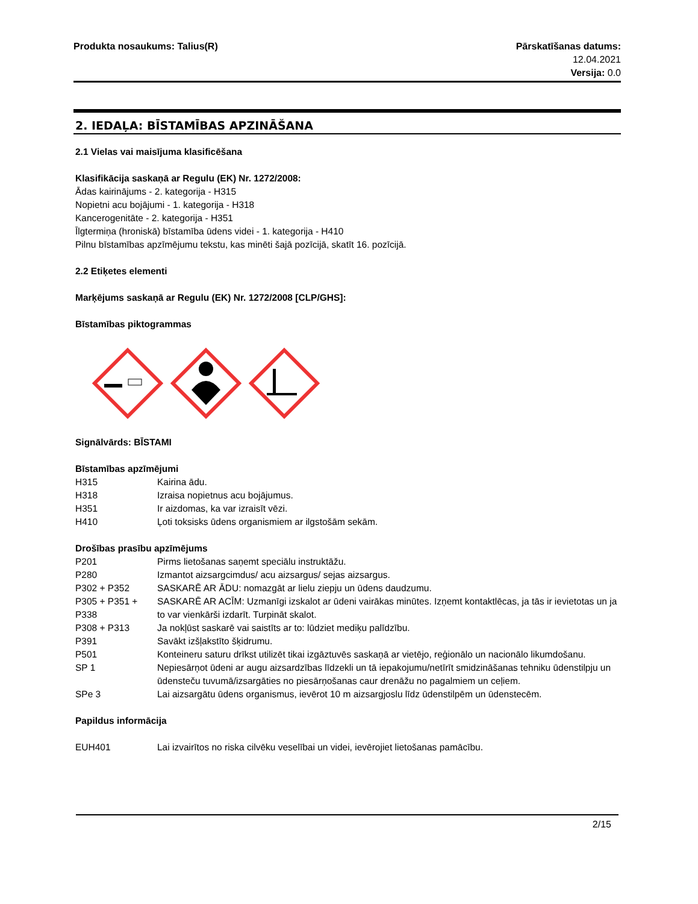Produkta nosaukums: Talius(R) Pārskatīšanas datums:
12.04.2021
Versija: 0.0
2. IEDAĻA: BĪSTAMĪBAS APZINĀŠANA
2.1 Vielas vai maisījuma klasificēšana
Klasifikācija saskaņā ar Regulu (EK) Nr. 1272/2008:
Ādas kairinājums - 2. kategorija - H315
Nopietni acu bojājumi - 1. kategorija - H318
Kancerogenitāte - 2. kategorija - H351
Īlgtermiņa (hroniskā) bīstamība ūdens videi - 1. kategorija - H410
Pilnu bīstamības apzīmējumu tekstu, kas minēti šajā pozīcijā, skatīt 16. pozīcijā.
2.2 Etiķetes elementi
Marķējums saskaņā ar Regulu (EK) Nr. 1272/2008 [CLP/GHS]:
Bīstamības piktogrammas
Signālvārds: BĪSTAMI
Bīstamības apzīmējumi
H315 Kairina ādu.
H318 Izraisa nopietnus acu bojājumus.
H351 Ir aizdomas, ka var izraisīt vēzi.
H410 Ļoti toksisks ūdens organismiem ar ilgstošām sekām.
Drošības prasību apzīmējums
P201 Pirms lietošanas saņemt speciālu instruktāžu.
P280 Izmantot aizsargcimdus/ acu aizsargus/ sejas aizsargus.
P302 + P352 SASKARĒ AR ĀDU: nomazgāt ar lielu ziepju un ūdens daudzumu.
P305 + P351 + P338
SASKARĒ AR ACĪM: Uzmanīgi izskalot ar ūdeni vairākas minūtes. Izņemt kontaktlēcas, ja tās ir ievietotas un ja to var vienkārši izdarīt. Turpināt skalot.
P308 + P313 Ja nokļūst saskarē vai saistīts ar to: lūdziet mediķu palīdzību.
P391 Savākt izšļakstīto šķidrumu.
P501 Konteineru saturu drīkst utilizēt tikai izgāztuvēs saskaņā ar vietējo, reģionālo un nacionālo likumdošanu.
SP 1 Nepiesārņot ūdeni ar augu aizsardzības līdzekli un tā iepakojumu/netīrīt smidzināšanas tehniku ūdenstilpju un ūdensteču tuvumā/izsargāties no piesārņošanas caur drenāžu no pagalmiem un ceļiem.
SPe 3 Lai aizsargātu ūdens organismus, ievērot 10 m aizsargjoslu līdz ūdenstilpēm un ūdenstecēm.
Papildus informācija
EUH401 Lai izvairītos no riska cilvēku veselībai un videi, ievērojiet lietošanas pamācību.
2/15